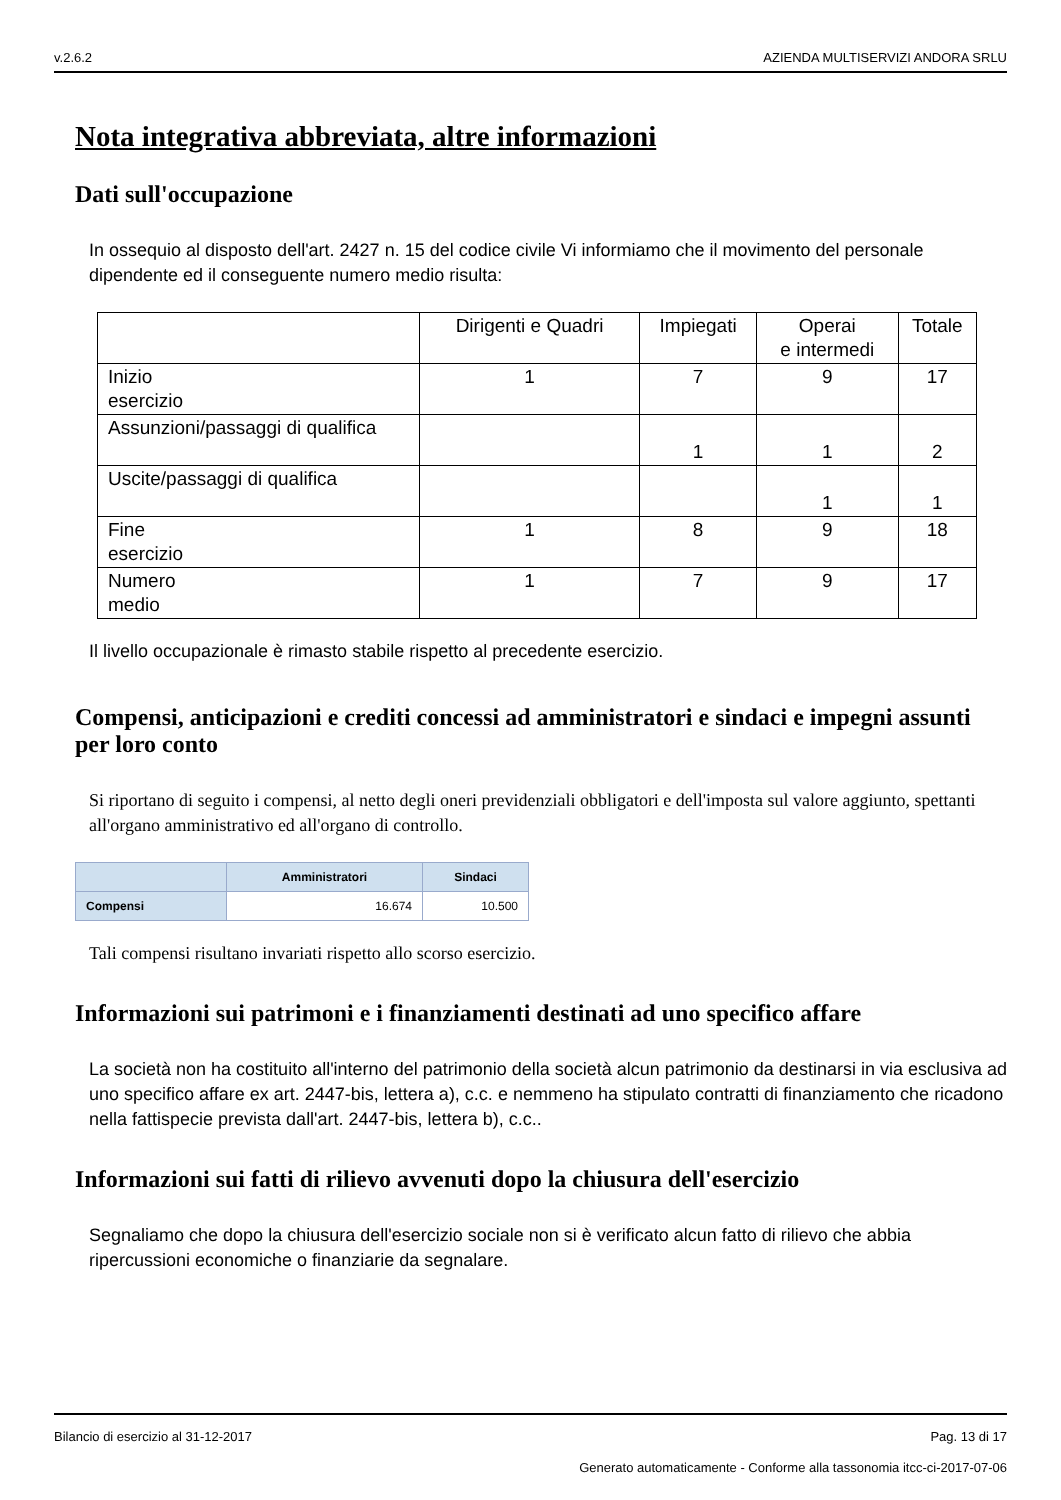v.2.6.2 AZIENDA MULTISERVIZI ANDORA SRLU
Nota integrativa abbreviata, altre informazioni
Dati sull'occupazione
In ossequio al disposto dell'art. 2427 n. 15 del codice civile Vi informiamo che il movimento del personale dipendente ed il conseguente numero medio risulta:
| | Dirigenti e Quadri | Impiegati | Operai e intermedi | Totale |
| Inizio esercizio | 1 | 7 | 9 | 17 |
| Assunzioni/passaggi di qualifica | | 1 | 1 | 2 |
| Uscite/passaggi di qualifica | | | 1 | 1 |
| Fine esercizio | 1 | 8 | 9 | 18 |
| Numero medio | 1 | 7 | 9 | 17 |
Il livello occupazionale è rimasto stabile rispetto al precedente esercizio.
Compensi, anticipazioni e crediti concessi ad amministratori e sindaci e impegni assunti per loro conto
Si riportano di seguito i compensi, al netto degli oneri previdenziali obbligatori e dell'imposta sul valore aggiunto, spettanti all'organo amministrativo ed all'organo di controllo.
| | Amministratori | Sindaci |
| --- | --- | --- |
| Compensi | 16.674 | 10.500 |
Tali compensi risultano invariati rispetto allo scorso esercizio.
Informazioni sui patrimoni e i finanziamenti destinati ad uno specifico affare
La società non ha costituito all'interno del patrimonio della società alcun patrimonio da destinarsi in via esclusiva ad uno specifico affare ex art. 2447-bis, lettera a), c.c. e nemmeno ha stipulato contratti di finanziamento che ricadono nella fattispecie prevista dall'art. 2447-bis, lettera b), c.c..
Informazioni sui fatti di rilievo avvenuti dopo la chiusura dell'esercizio
Segnaliamo che dopo la chiusura dell'esercizio sociale non si è verificato alcun fatto di rilievo che abbia ripercussioni economiche o finanziarie da segnalare.
Bilancio di esercizio al 31-12-2017 Pag. 13 di 17
Generato automaticamente - Conforme alla tassonomia itcc-ci-2017-07-06